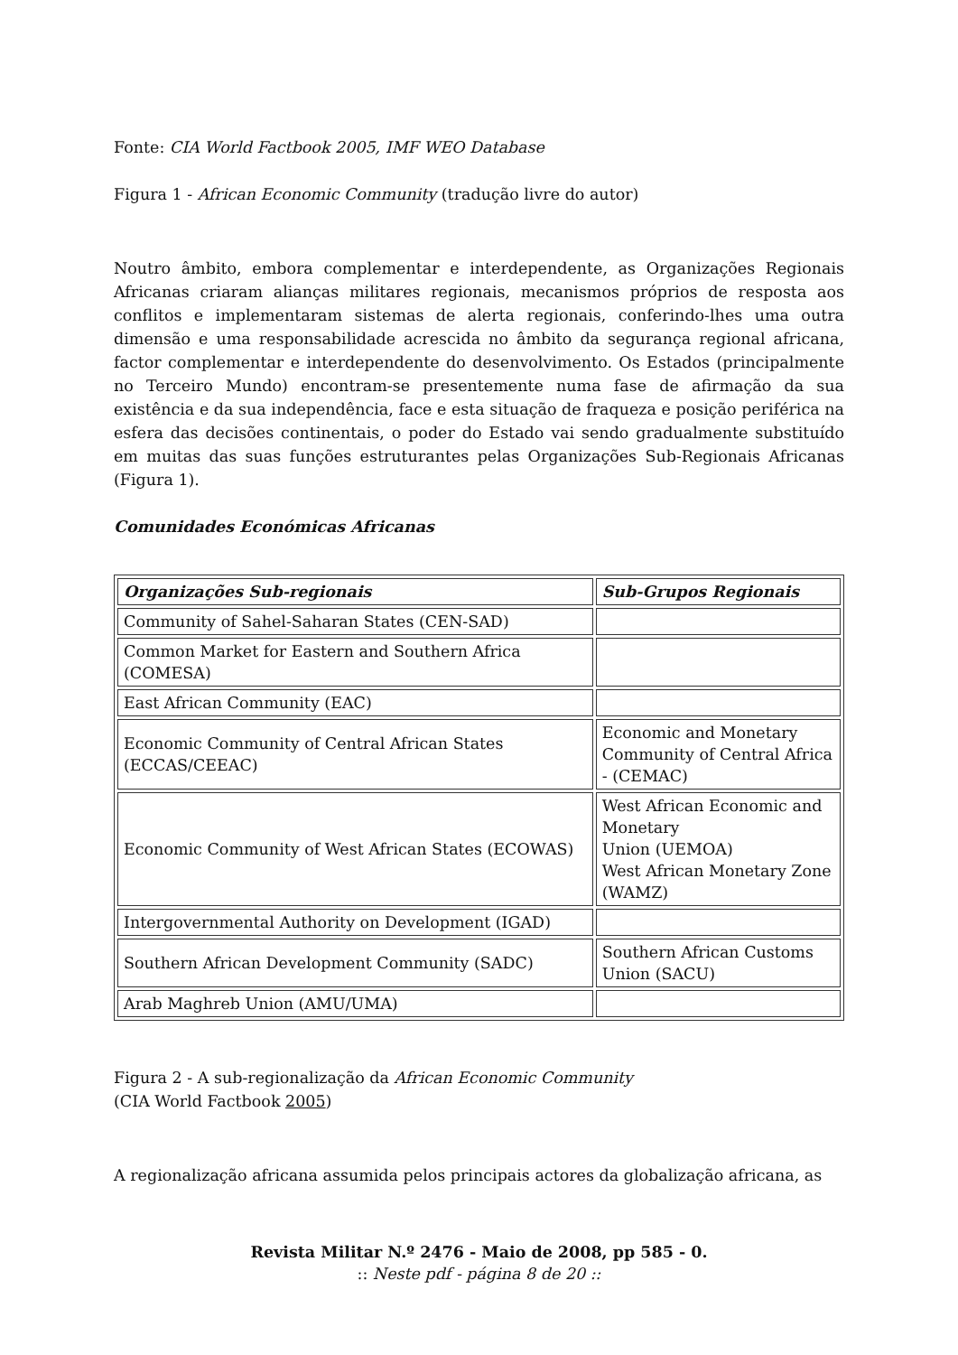Fonte: CIA World Factbook 2005, IMF WEO Database
Figura 1 - African Economic Community (tradução livre do autor)
Noutro âmbito, embora complementar e interdependente, as Organizações Regionais Africanas criaram alianças militares regionais, mecanismos próprios de resposta aos conflitos e implementaram sistemas de alerta regionais, conferindo-lhes uma outra dimensão e uma responsabilidade acrescida no âmbito da segurança regional africana, factor complementar e interdependente do desenvolvimento. Os Estados (principalmente no Terceiro Mundo) encontram-se presentemente numa fase de afirmação da sua existência e da sua independência, face e esta situação de fraqueza e posição periférica na esfera das decisões continentais, o poder do Estado vai sendo gradualmente substituído em muitas das suas funções estruturantes pelas Organizações Sub-Regionais Africanas (Figura 1).
Comunidades Económicas Africanas
| Organizações Sub-regionais | Sub-Grupos Regionais |
| --- | --- |
| Community of Sahel-Saharan States (CEN-SAD) | |
| Common Market for Eastern and Southern Africa (COMESA) | |
| East African Community (EAC) | |
| Economic Community of Central African States (ECCAS/CEEAC) | Economic and Monetary Community of Central Africa - (CEMAC) |
| Economic Community of West African States (ECOWAS) | West African Economic and Monetary Union (UEMOA) West African Monetary Zone (WAMZ) |
| Intergovernmental Authority on Development (IGAD) | |
| Southern African Development Community (SADC) | Southern African Customs Union (SACU) |
| Arab Maghreb Union (AMU/UMA) | |
Figura 2 - A sub-regionalização da African Economic Community
(CIA World Factbook 2005)
A regionalização africana assumida pelos principais actores da globalização africana, as
Revista Militar N.º 2476 - Maio de 2008, pp 585 - 0.
:: Neste pdf - página 8 de 20 ::